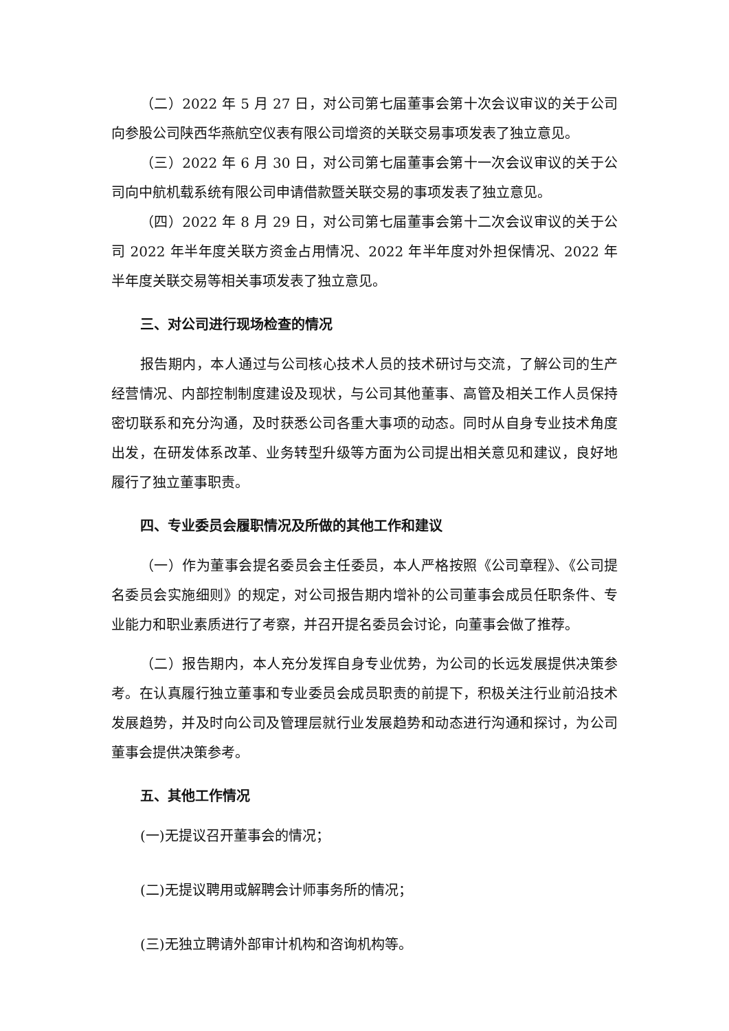（二）2022 年 5 月 27 日，对公司第七届董事会第十次会议审议的关于公司向参股公司陕西华燕航空仪表有限公司增资的关联交易事项发表了独立意见。
（三）2022 年 6 月 30 日，对公司第七届董事会第十一次会议审议的关于公司向中航机载系统有限公司申请借款暨关联交易的事项发表了独立意见。
（四）2022 年 8 月 29 日，对公司第七届董事会第十二次会议审议的关于公司 2022 年半年度关联方资金占用情况、2022 年半年度对外担保情况、2022 年半年度关联交易等相关事项发表了独立意见。
三、对公司进行现场检查的情况
报告期内，本人通过与公司核心技术人员的技术研讨与交流，了解公司的生产经营情况、内部控制制度建设及现状，与公司其他董事、高管及相关工作人员保持密切联系和充分沟通，及时获悉公司各重大事项的动态。同时从自身专业技术角度出发，在研发体系改革、业务转型升级等方面为公司提出相关意见和建议，良好地履行了独立董事职责。
四、专业委员会履职情况及所做的其他工作和建议
（一）作为董事会提名委员会主任委员，本人严格按照《公司章程》、《公司提名委员会实施细则》的规定，对公司报告期内增补的公司董事会成员任职条件、专业能力和职业素质进行了考察，并召开提名委员会讨论，向董事会做了推荐。
（二）报告期内，本人充分发挥自身专业优势，为公司的长远发展提供决策参考。在认真履行独立董事和专业委员会成员职责的前提下，积极关注行业前沿技术发展趋势，并及时向公司及管理层就行业发展趋势和动态进行沟通和探讨，为公司董事会提供决策参考。
五、其他工作情况
(一)无提议召开董事会的情况；
(二)无提议聘用或解聘会计师事务所的情况；
(三)无独立聘请外部审计机构和咨询机构等。